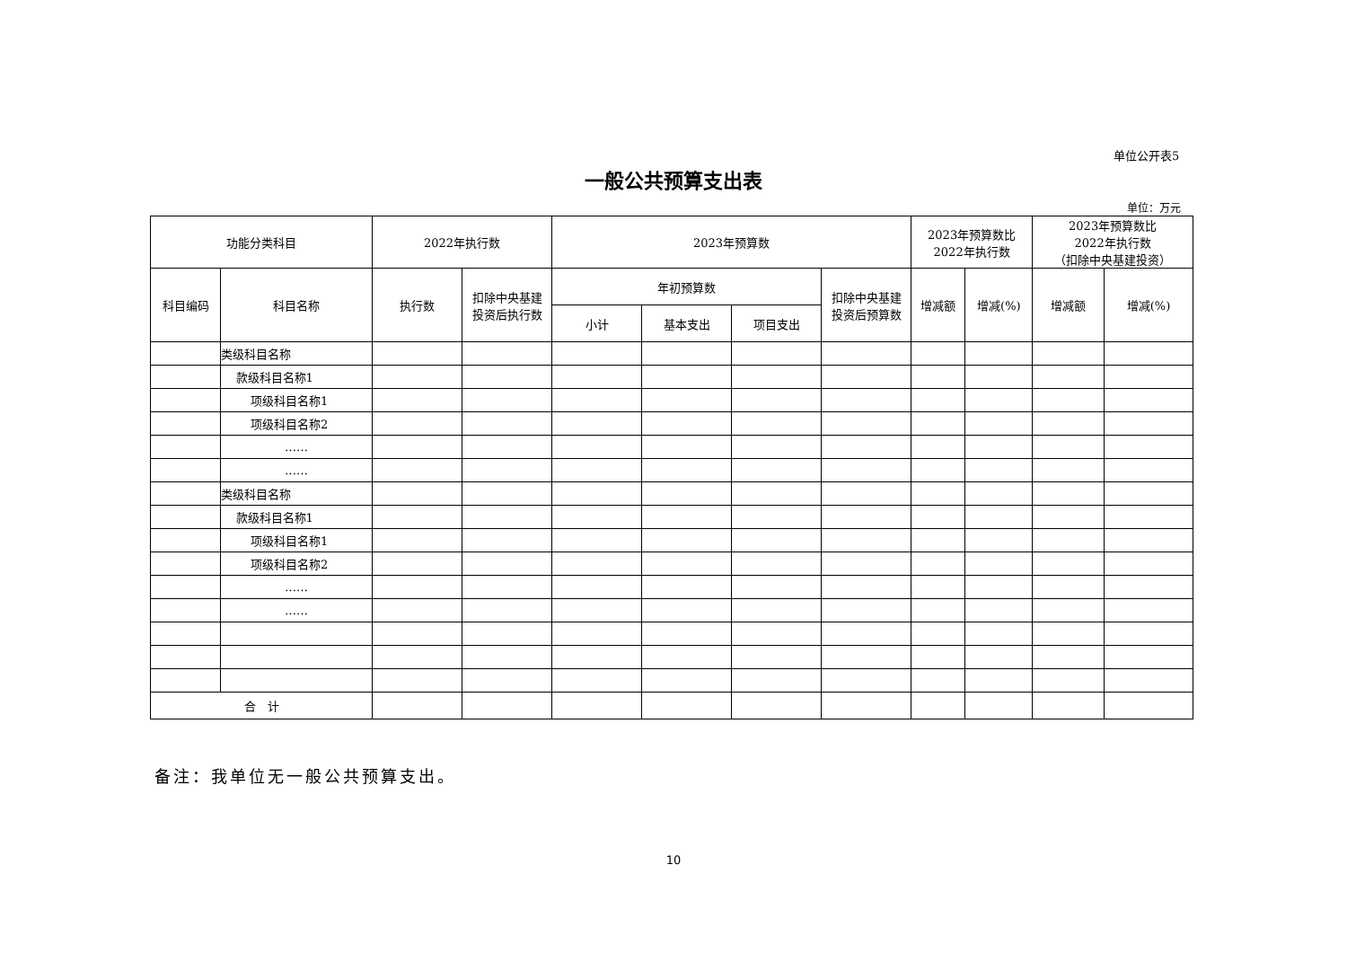单位公开表5
一般公共预算支出表
单位：万元
| 功能分类科目 | | 2022年执行数 | | 2023年预算数 | | | | 2023年预算数比 2022年执行数 | | 2023年预算数比 2022年执行数 （扣除中央基建投资） | |
| --- | --- | --- | --- | --- | --- | --- | --- | --- | --- | --- | --- |
| 科目编码 | 科目名称 | 执行数 | 扣除中央基建 投资后执行数 | 年初预算数 | | | 扣除中央基建 投资后预算数 | 增减额 | 增减(%) | 增减额 | 增减(%) |
| | | | | 小计 | 基本支出 | 项目支出 | | | | | |
| | 类级科目名称 | | | | | | | | | | |
| | 款级科目名称1 | | | | | | | | | | |
| | 项级科目名称1 | | | | | | | | | | |
| | 项级科目名称2 | | | | | | | | | | |
| | …… | | | | | | | | | | |
| | …… | | | | | | | | | | |
| | 类级科目名称 | | | | | | | | | | |
| | 款级科目名称1 | | | | | | | | | | |
| | 项级科目名称1 | | | | | | | | | | |
| | 项级科目名称2 | | | | | | | | | | |
| | …… | | | | | | | | | | |
| | …… | | | | | | | | | | |
| 合 计 | | | | | | | | | | | |
备注：我单位无一般公共预算支出。
10